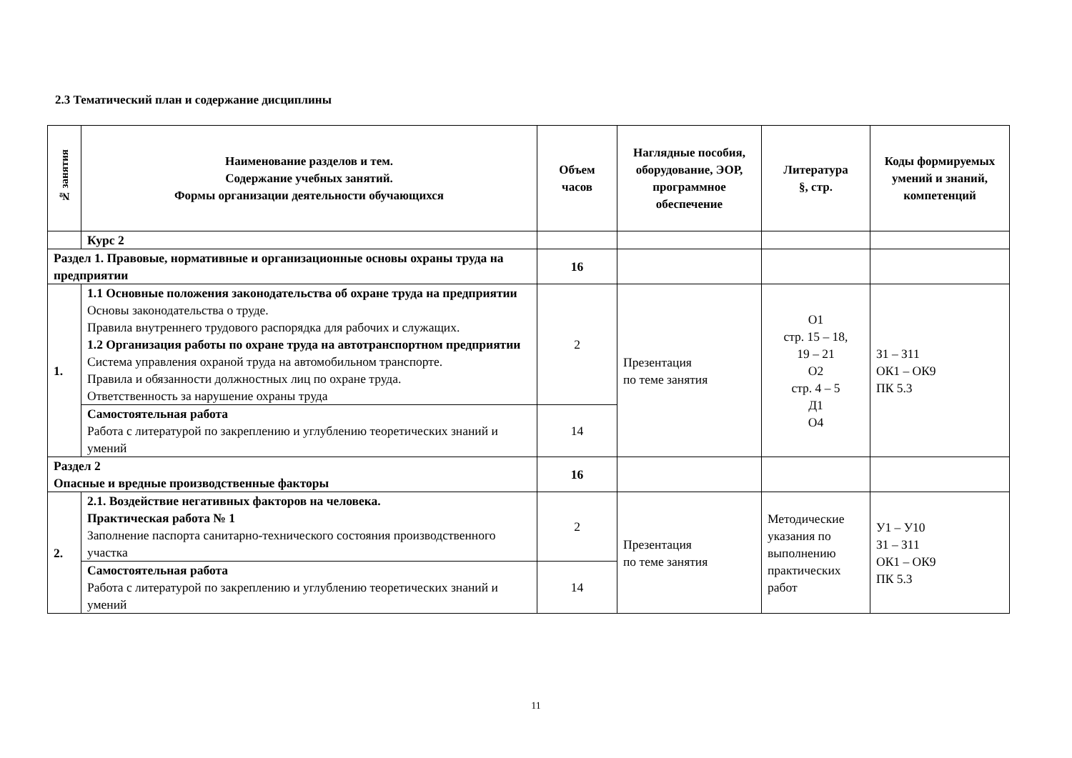2.3 Тематический план и содержание дисциплины
| № занятия | Наименование разделов и тем. Содержание учебных занятий. Формы организации деятельности обучающихся | Объем часов | Наглядные пособия, оборудование, ЭОР, программное обеспечение | Литература §, стр. | Коды формируемых умений и знаний, компетенций |
| --- | --- | --- | --- | --- | --- |
| | Курс 2 | | | | |
| Раздел 1. Правовые, нормативные и организационные основы охраны труда на предприятии | | 16 | | | |
| 1. | 1.1 Основные положения законодательства об охране труда на предприятии Основы законодательства о труде. Правила внутреннего трудового распорядка для рабочих и служащих. 1.2 Организация работы по охране труда на автотранспортном предприятии Система управления охраной труда на автомобильном транспорте. Правила и обязанности должностных лиц по охране труда. Ответственность за нарушение охраны труда | 2 | Презентация по теме занятия | О1 стр. 15 – 18, 19 – 21 О2 стр. 4 – 5 Д1 О4 | З1 – З11 ОК1 – ОК9 ПК 5.3 |
| | Самостоятельная работа Работа с литературой по закреплению и углублению теоретических знаний и умений | 14 | | | |
| Раздел 2 Опасные и вредные производственные факторы | | 16 | | | |
| 2. | 2.1. Воздействие негативных факторов на человека. Практическая работа № 1 Заполнение паспорта санитарно-технического состояния производственного участка | 2 | Презентация по теме занятия | Методические указания по выполнению практических работ | У1 – У10 З1 – З11 ОК1 – ОК9 ПК 5.3 |
| | Самостоятельная работа Работа с литературой по закреплению и углублению теоретических знаний и умений | 14 | | | |
11